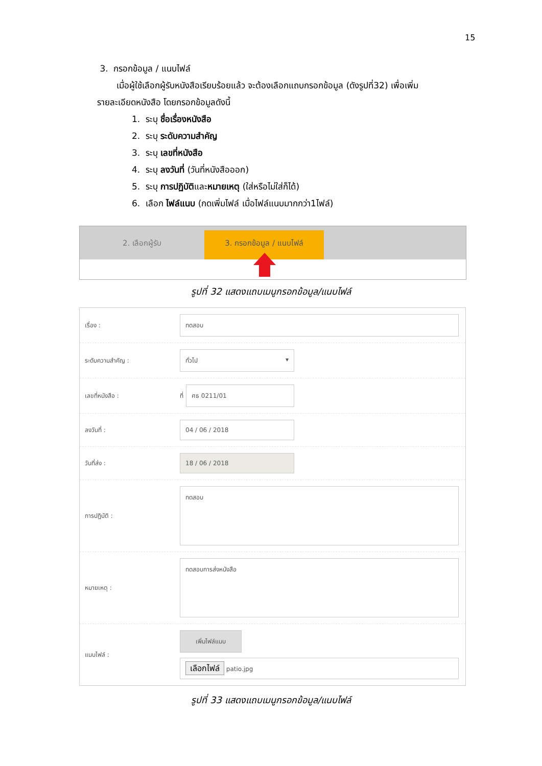15
3. กรอกข้อมูล / แนบไฟล์
เมื่อผู้ใช้เลือกผู้รับหนังสือเรียบร้อยแล้ว จะต้องเลือกแถบกรอกข้อมูล (ดังรูปที่32) เพื่อเพิ่ม
รายละเอียดหนังสือ โดยกรอกข้อมูลดังนี้
1. ระบุ ชื่อเรื่องหนังสือ
2. ระบุ ระดับความสำคัญ
3. ระบุ เลขที่หนังสือ
4. ระบุ ลงวันที่ (วันที่หนังสือออก)
5. ระบุ การปฏิบัติและหมายเหตุ (ใส่หรือไม่ใส่ก็ได้)
6. เลือก ไฟล์แนบ (กดเพิ่มไฟล์ เมื่อไฟล์แนบมากกว่า1ไฟล์)
2. เลือกผู้รับ 3. กรอกข้อมูล / แนบไฟล์
รูปที่ 32 แสดงแถบเมนูกรอกข้อมูล/แนบไฟล์
เรื่อง :
ทดสอบ
ระดับความสำคัญ :
ทั่วไป ▾
เลขที่หนังสือ :
ที่
ศธ 0211/01
ลงวันที่ :
04 / 06 / 2018
วันที่ส่ง :
18 / 06 / 2018
การปฏิบัติ :
ทดสอบ
หมายเหตุ :
ทดสอบการส่งหนังสือ
แนบไฟล์ :
เพิ่มไฟล์แนบ
เลือกไฟล์ patio.jpg
รูปที่ 33 แสดงแถบเมนูกรอกข้อมูล/แนบไฟล์